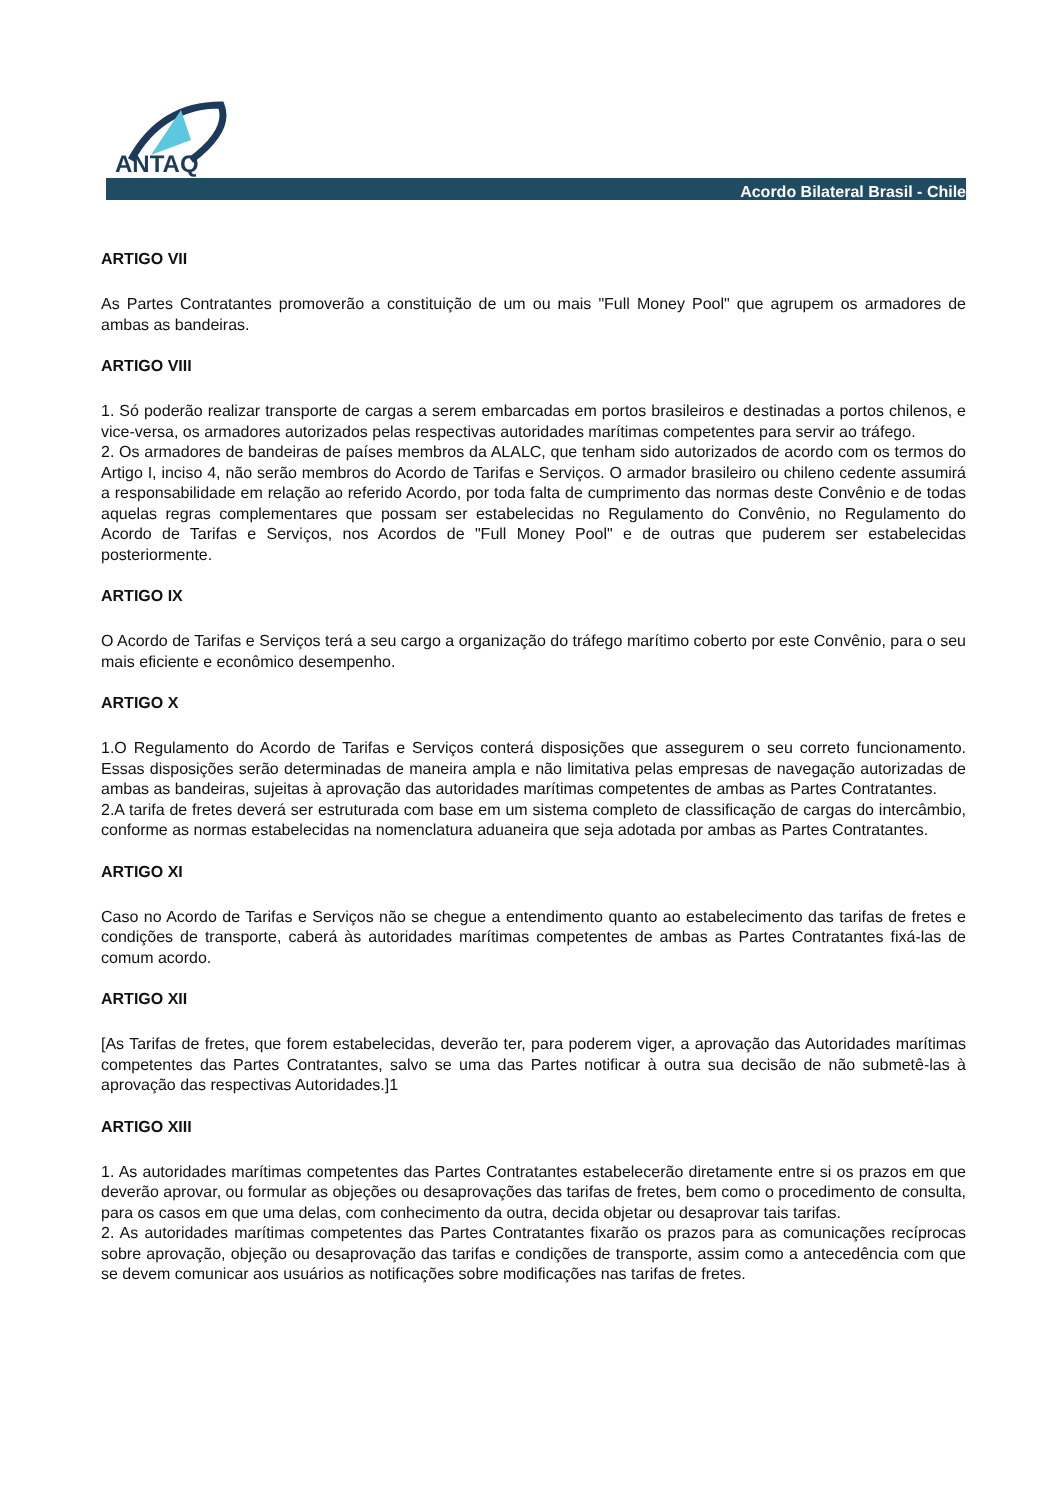ANTAQ
Acordo Bilateral Brasil - Chile
ARTIGO VII
As Partes Contratantes promoverão a constituição de um ou mais "Full Money Pool" que agrupem os armadores de ambas as bandeiras.
ARTIGO VIII
1. Só poderão realizar transporte de cargas a serem embarcadas em portos brasileiros e destinadas a portos chilenos, e vice-versa, os armadores autorizados pelas respectivas autoridades marítimas competentes para servir ao tráfego.
2. Os armadores de bandeiras de países membros da ALALC, que tenham sido autorizados de acordo com os termos do Artigo I, inciso 4, não serão membros do Acordo de Tarifas e Serviços. O armador brasileiro ou chileno cedente assumirá a responsabilidade em relação ao referido Acordo, por toda falta de cumprimento das normas deste Convênio e de todas aquelas regras complementares que possam ser estabelecidas no Regulamento do Convênio, no Regulamento do Acordo de Tarifas e Serviços, nos Acordos de "Full Money Pool" e de outras que puderem ser estabelecidas posteriormente.
ARTIGO IX
O Acordo de Tarifas e Serviços terá a seu cargo a organização do tráfego marítimo coberto por este Convênio, para o seu mais eficiente e econômico desempenho.
ARTIGO X
1.O Regulamento do Acordo de Tarifas e Serviços conterá disposições que assegurem o seu correto funcionamento. Essas disposições serão determinadas de maneira ampla e não limitativa pelas empresas de navegação autorizadas de ambas as bandeiras, sujeitas à aprovação das autoridades marítimas competentes de ambas as Partes Contratantes.
2.A tarifa de fretes deverá ser estruturada com base em um sistema completo de classificação de cargas do intercâmbio, conforme as normas estabelecidas na nomenclatura aduaneira que seja adotada por ambas as Partes Contratantes.
ARTIGO XI
Caso no Acordo de Tarifas e Serviços não se chegue a entendimento quanto ao estabelecimento das tarifas de fretes e condições de transporte, caberá às autoridades marítimas competentes de ambas as Partes Contratantes fixá-las de comum acordo.
ARTIGO XII
[As Tarifas de fretes, que forem estabelecidas, deverão ter, para poderem viger, a aprovação das Autoridades marítimas competentes das Partes Contratantes, salvo se uma das Partes notificar à outra sua decisão de não submetê-las à aprovação das respectivas Autoridades.]1
ARTIGO XIII
1. As autoridades marítimas competentes das Partes Contratantes estabelecerão diretamente entre si os prazos em que deverão aprovar, ou formular as objeções ou desaprovações das tarifas de fretes, bem como o procedimento de consulta, para os casos em que uma delas, com conhecimento da outra, decida objetar ou desaprovar tais tarifas.
2. As autoridades marítimas competentes das Partes Contratantes fixarão os prazos para as comunicações recíprocas sobre aprovação, objeção ou desaprovação das tarifas e condições de transporte, assim como a antecedência com que se devem comunicar aos usuários as notificações sobre modificações nas tarifas de fretes.